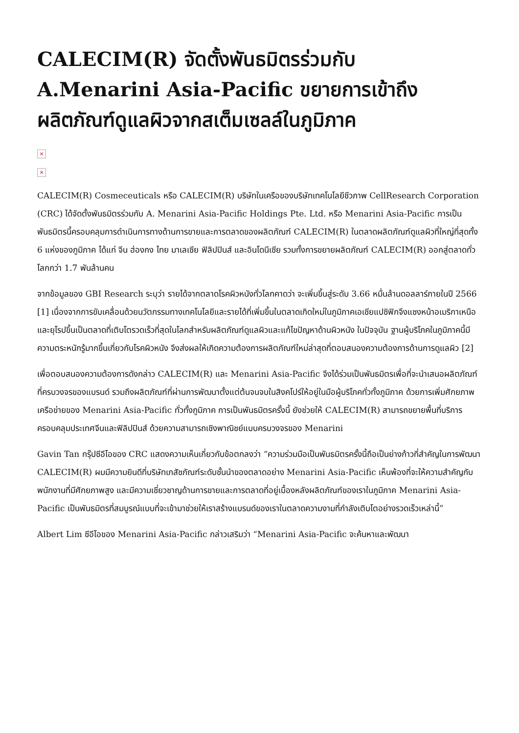CALECIM(R) จัดตั้งพันธมิตรร่วมกับ A.Menarini Asia-Pacific ขยายการเข้าถึงผลิตภัณฑ์ดูแลผิวจากสเต็มเซลล์ในภูมิภาค
×
×
CALECIM(R) Cosmeceuticals หรือ CALECIM(R) บริษัทในเครือของบริษัทเทคโนโลยีชีวภาพ CellResearch Corporation (CRC) ได้จัดตั้งพันธมิตรร่วมกับ A. Menarini Asia-Pacific Holdings Pte. Ltd. หรือ Menarini Asia-Pacific การเป็นพันธมิตรนี้ครอบคลุมการดำเนินการทางด้านการขายและการตลาดของผลิตภัณฑ์ CALECIM(R) ในตลาดผลิตภัณฑ์ดูแลผิวที่ใหญ่ที่สุดทั้ง 6 แห่งของภูมิภาค ได้แก่ จีน ฮ่องกง ไทย มาเลเซีย ฟิลิปปินส์ และอินโดนีเซีย รวมทั้งการขยายผลิตภัณฑ์ CALECIM(R) ออกสู่ตลาดทั่วโลกกว่า 1.7 พันล้านคน
จากข้อมูลของ GBI Research ระบุว่า รายได้จากตลาดโรคผิวหนังทั่วโลกคาดว่า จะเพิ่มขึ้นสู่ระดับ 3.66 หมื่นล้านดอลลาร์ภายในปี 2566 [1] เนื่องจากการขับเคลื่อนด้วยนวัตกรรมทางเทคโนโลยีและรายได้ที่เพิ่มขึ้นในตลาดเกิดใหม่ในภูมิภาคเอเชียแปซิฟิกจึงแซงหน้าอเมริกาเหนือและยุโรปขึ้นเป็นตลาดที่เติบโตรวดเร็วที่สุดในโลกสำหรับผลิตภัณฑ์ดูแลผิวและแก้ไขปัญหาด้านผิวหนัง ในปัจจุบัน ฐานผู้บริโภคในภูมิภาคนี้มีความตระหนักรู้มากขึ้นเกี่ยวกับโรคผิวหนัง จึงส่งผลให้เกิดความต้องการผลิตภัณฑ์ใหม่ล่าสุดที่ตอบสนองความต้องการด้านการดูแลผิว [2]
เพื่อตอบสนองความต้องการดังกล่าว CALECIM(R) และ Menarini Asia-Pacific จึงได้ร่วมเป็นพันธมิตรเพื่อที่จะนำเสนอผลิตภัณฑ์ที่ครบวงจรของแบรนด์ รวมถึงผลิตภัณฑ์ที่ผ่านการพัฒนาตั้งแต่ต้นจนจบในสิงคโปร์ให้อยู่ในมือผู้บริโภคทั่วทั้งภูมิภาค ด้วยการเพิ่มศักยภาพเครือข่ายของ Menarini Asia-Pacific ทั่วทั้งภูมิภาค การเป็นพันธมิตรครั้งนี้ ยังช่วยให้ CALECIM(R) สามารถขยายพื้นที่บริการครอบคลุมประเทศจีนและฟิลิปปินส์ ด้วยความสามารถเชิงพาณิชย์แบบครบวงจรของ Menarini
Gavin Tan กรุ๊ปซีอีโอของ CRC แสดงความเห็นเกี่ยวกับข้อตกลงว่า “ความร่วมมือเป็นพันธมิตรครั้งนี้ถือเป็นย่างก้าวที่สำคัญในการพัฒนา CALECIM(R) ผมมีความยินดีที่บริษัทเภสัชภัณฑ์ระดับชั้นนำของตลาดอย่าง Menarini Asia-Pacific เห็นพ้องที่จะให้ความสำคัญกับพนักงานที่มีศักยภาพสูง และมีความเชี่ยวชาญด้านการขายและการตลาดที่อยู่เบื้องหลังผลิตภัณฑ์ของเราในภูมิภาค Menarini Asia-Pacific เป็นพันธมิตรที่สมบูรณ์แบบที่จะเข้ามาช่วยให้เราสร้างแบรนด์ของเราในตลาดความงามที่กำลังเติบโตอย่างรวดเร็วเหล่านี้”
Albert Lim ซีอีโอของ Menarini Asia-Pacific กล่าวเสริมว่า “Menarini Asia-Pacific จะค้นหาและพัฒนา